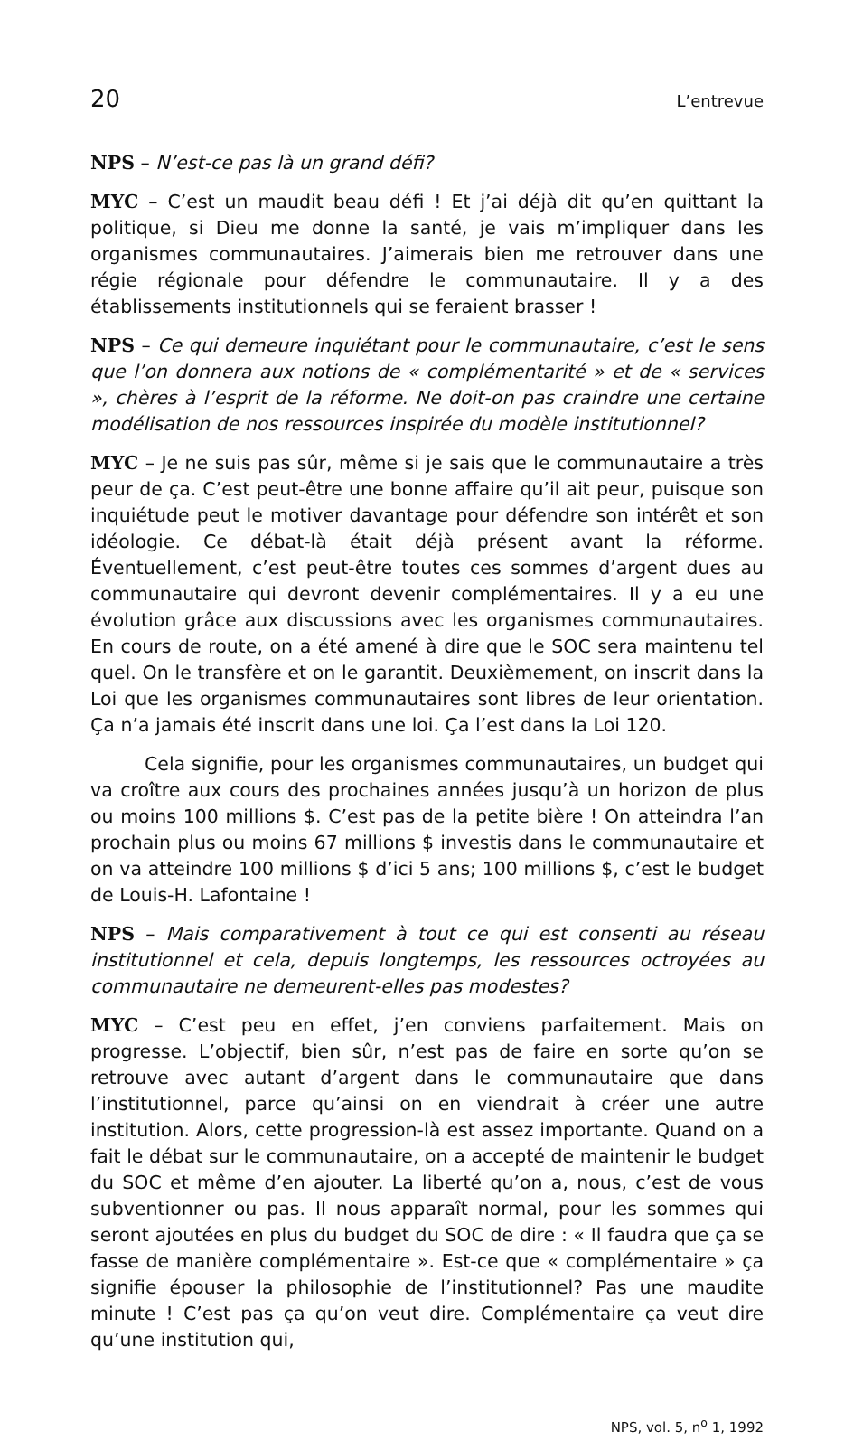20 L’entrevue
NPS – N’est-ce pas là un grand défi?
MYC – C’est un maudit beau défi ! Et j’ai déjà dit qu’en quittant la politique, si Dieu me donne la santé, je vais m’impliquer dans les organismes communautaires. J’aimerais bien me retrouver dans une régie régionale pour défendre le communautaire. Il y a des établissements institutionnels qui se feraient brasser !
NPS – Ce qui demeure inquiétant pour le communautaire, c’est le sens que l’on donnera aux notions de « complémentarité » et de « services », chères à l’esprit de la réforme. Ne doit-on pas craindre une certaine modélisation de nos ressources inspirée du modèle institutionnel?
MYC – Je ne suis pas sûr, même si je sais que le communautaire a très peur de ça. C’est peut-être une bonne affaire qu’il ait peur, puisque son inquiétude peut le motiver davantage pour défendre son intérêt et son idéologie. Ce débat-là était déjà présent avant la réforme. Éventuellement, c’est peut-être toutes ces sommes d’argent dues au communautaire qui devront devenir complémentaires. Il y a eu une évolution grâce aux discussions avec les organismes communautaires. En cours de route, on a été amené à dire que le SOC sera maintenu tel quel. On le transfère et on le garantit. Deuxièmement, on inscrit dans la Loi que les organismes communautaires sont libres de leur orientation. Ça n’a jamais été inscrit dans une loi. Ça l’est dans la Loi 120.
Cela signifie, pour les organismes communautaires, un budget qui va croître aux cours des prochaines années jusqu’à un horizon de plus ou moins 100 millions $. C’est pas de la petite bière ! On atteindra l’an prochain plus ou moins 67 millions $ investis dans le communautaire et on va atteindre 100 millions $ d’ici 5 ans; 100 millions $, c’est le budget de Louis-H. Lafontaine !
NPS – Mais comparativement à tout ce qui est consenti au réseau institutionnel et cela, depuis longtemps, les ressources octroyées au communautaire ne demeurent-elles pas modestes?
MYC – C’est peu en effet, j’en conviens parfaitement. Mais on progresse. L’objectif, bien sûr, n’est pas de faire en sorte qu’on se retrouve avec autant d’argent dans le communautaire que dans l’institutionnel, parce qu’ainsi on en viendrait à créer une autre institution. Alors, cette progression-là est assez importante. Quand on a fait le débat sur le communautaire, on a accepté de maintenir le budget du SOC et même d’en ajouter. La liberté qu’on a, nous, c’est de vous subventionner ou pas. Il nous apparaît normal, pour les sommes qui seront ajoutées en plus du budget du SOC de dire : « Il faudra que ça se fasse de manière complémentaire ». Est-ce que « complémentaire » ça signifie épouser la philosophie de l’institutionnel? Pas une maudite minute ! C’est pas ça qu’on veut dire. Complémentaire ça veut dire qu’une institution qui,
NPS, vol. 5, n<sup>o</sup> 1, 1992